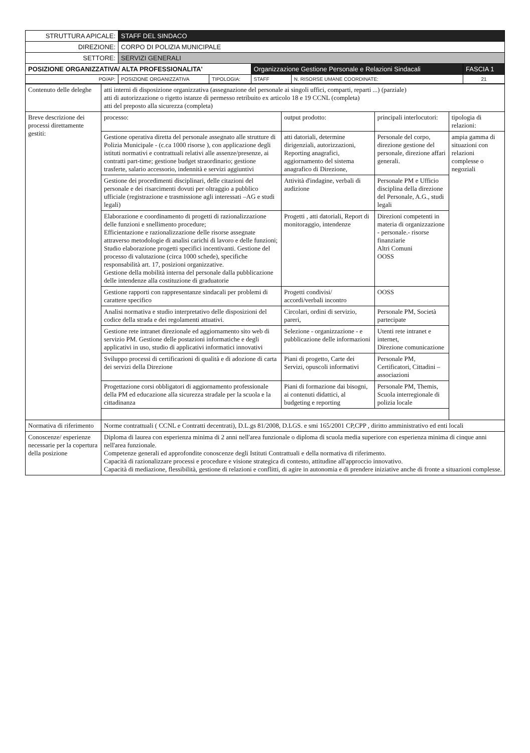| STRUTTURA APICALE: | STAFF DEL SINDACO | | | | |
| DIREZIONE: | CORPO DI POLIZIA MUNICIPALE | | | | |
| SETTORE: | SERVIZI GENERALI | | | | |
| POSIZIONE ORGANIZZATIVA/ ALTA PROFESSIONALITA' | | | Organizzazione Gestione Personale e Relazioni Sindacali | | FASCIA 1 |
| PO/AP: | POSIZIONE ORGANIZZATIVA | TIPOLOGIA: | STAFF | N. RISORSE UMANE COORDINATE: | 21 |
| Contenuto delle deleghe | atti interni di disposizione organizzativa (assegnazione del personale ai singoli uffici, comparti, reparti ...) (parziale) atti di autorizzazione o rigetto istanze di permesso retribuito ex articolo 18 e 19 CCNL (completa) atti del preposto alla sicurezza (completa) | | | |
| Breve descrizione dei processi direttamente gestiti: | processo: | output prodotto: | principali interlocutori: | tipologia di relazioni: |
| | Gestione operativa diretta del personale assegnato alle strutture di Polizia Municipale - (c.ca 1000 risorse ), con applicazione degli istituti normativi e contrattuali relativi alle assenze/presenze, ai contratti part-time; gestione budget straordinario; gestione trasferte, salario accessorio, indennità e servizi aggiuntivi | atti datoriali, determine dirigenziali, autorizzazioni, Reporting anagrafici, aggiornamento del sistema anagrafico di Direzione, | Personale del corpo, direzione gestione del personale, direzione affari generali. | ampia gamma di situazioni con relazioni complesse o negoziali |
| | Gestione dei procedimenti disciplinari, delle citazioni del personale e dei risarcimenti dovuti per oltraggio a pubblico ufficiale (registrazione e trasmissione agli interessati –AG e studi legali) | Attività d'indagine, verbali di audizione | Personale PM e Ufficio disciplina della direzione del Personale, A.G., studi legali | |
| | Elaborazione e coordinamento di progetti di razionalizzazione delle funzioni e snellimento procedure; Efficientazione e razionalizzazione delle risorse assegnate attraverso metodologie di analisi carichi di lavoro e delle funzioni; Studio elaborazione progetti specifici incentivanti. Gestione del processo di valutazione (circa 1000 schede), specifiche responsabilità art. 17, posizioni organizzative. Gestione della mobilità interna del personale dalla pubblicazione delle intendenze alla costituzione di graduatorie | Progetti , atti datoriali, Report di monitoraggio, intendenze | Direzioni competenti in materia di organizzazione - personale.- risorse finanziarie Altri Comuni OOSS | |
| | Gestione rapporti con rappresentanze sindacali per problemi di carattere specifico | Progetti condivisi/ accordi/verbali incontro | OOSS | |
| | Analisi normativa e studio interpretativo delle disposizioni del codice della strada e dei regolamenti attuativi. | Circolari, ordini di servizio, pareri, | Personale PM, Società partecipate | |
| | Gestione rete intranet direzionale ed aggiornamento sito web di servizio PM. Gestione delle postazioni informatiche e degli applicativi in uso, studio di applicativi informatici innovativi | Selezione - organizzazione - e pubblicazione delle informazioni | Utenti rete intranet e internet, Direzione comunicazione | |
| | Sviluppo processi di certificazioni di qualità e di adozione di carta dei servizi della Direzione | Piani di progetto, Carte dei Servizi, opuscoli informativi | Personale PM, Certificatori, Cittadini –associazioni | |
| | Progettazione corsi obbligatori di aggiornamento professionale della PM ed educazione alla sicurezza stradale per la scuola e la cittadinanza | Piani di formazione dai bisogni, ai contenuti didattici, al budgeting e reporting | Personale PM, Themis, Scuola interregionale di polizia locale | |
| Normativa di riferimento | Norme contrattuali ( CCNL e Contratti decentrati), D.L.gs 81/2008, D.LGS. e smi 165/2001 CP,CPP , diritto amministrativo ed enti locali | | | |
| Conoscenze/ esperienze necessarie per la copertura della posizione | Diploma di laurea con esperienza minima di 2 anni nell'area funzionale o diploma di scuola media superiore con esperienza minima di cinque anni nell'area funzionale. Competenze generali ed approfondite conoscenze degli Istituti Contrattuali e della normativa di riferimento. Capacità di razionalizzare processi e procedure e visione strategica di contesto, attitudine all'approccio innovativo. Capacità di mediazione, flessibilità, gestione di relazioni e conflitti, di agire in autonomia e di prendere iniziative anche di fronte a situazioni complesse. | | | |